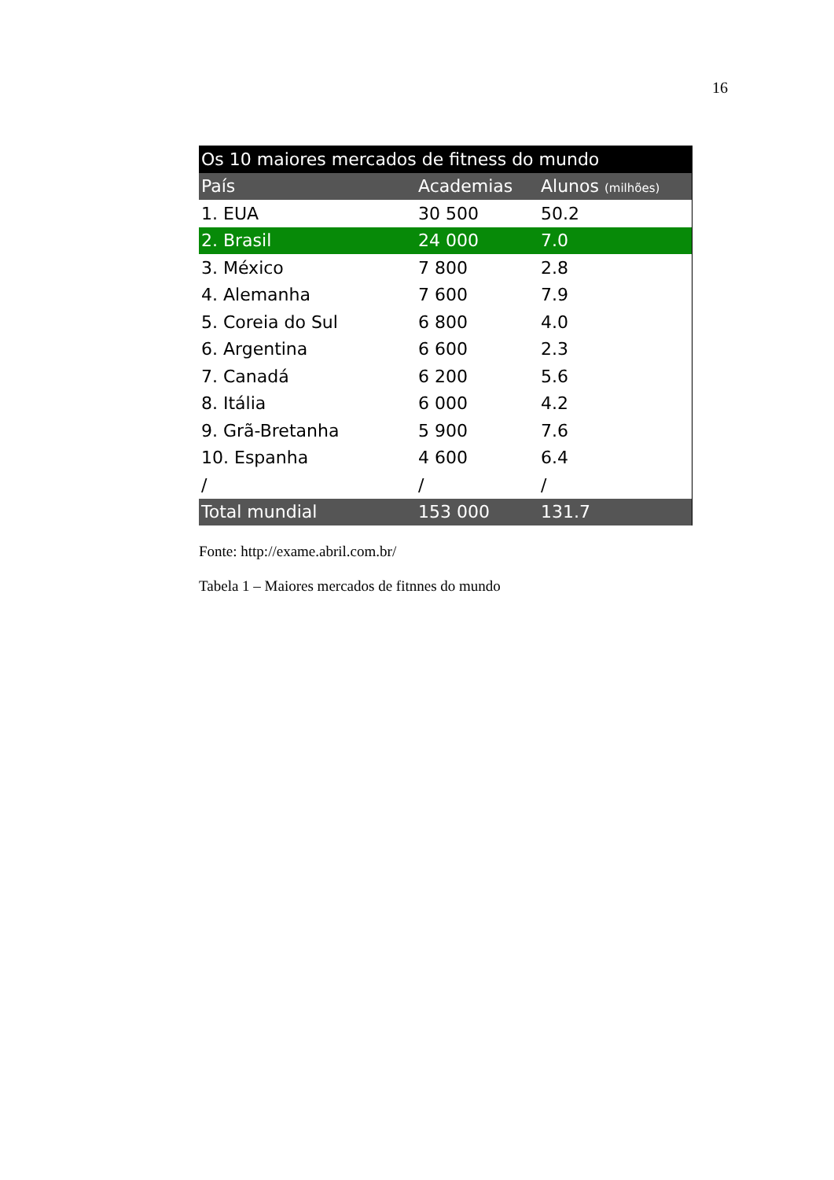16
| Os 10 maiores mercados de fitness do mundo | | |
| --- | --- | --- |
| País | Academias | Alunos (milhões) |
| 1. EUA | 30 500 | 50.2 |
| 2. Brasil | 24 000 | 7.0 |
| 3. México | 7 800 | 2.8 |
| 4. Alemanha | 7 600 | 7.9 |
| 5. Coreia do Sul | 6 800 | 4.0 |
| 6. Argentina | 6 600 | 2.3 |
| 7. Canadá | 6 200 | 5.6 |
| 8. Itália | 6 000 | 4.2 |
| 9. Grã-Bretanha | 5 900 | 7.6 |
| 10. Espanha | 4 600 | 6.4 |
| / | / | / |
| Total mundial | 153 000 | 131.7 |
Fonte: http://exame.abril.com.br/
Tabela 1 – Maiores mercados de fitnnes do mundo